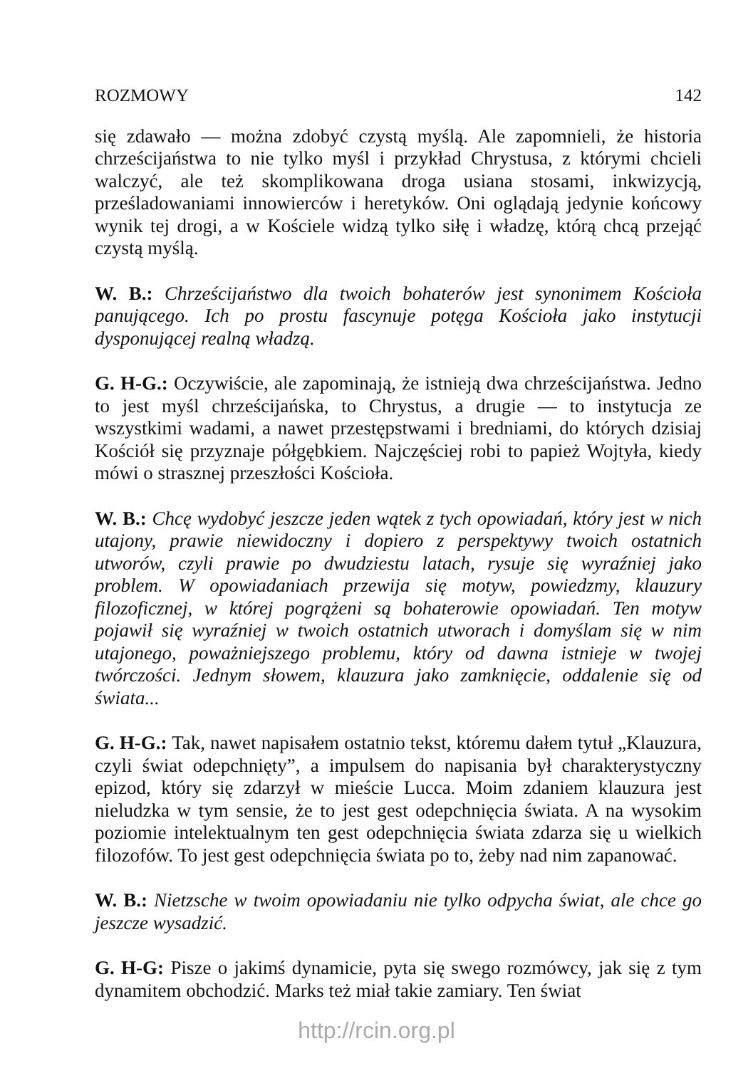ROZMOWY 142
się zdawało — można zdobyć czystą myślą. Ale zapomnieli, że historia chrześcijaństwa to nie tylko myśl i przykład Chrystusa, z którymi chcieli walczyć, ale też skomplikowana droga usiana stosami, inkwizycją, prześladowaniami innowierców i heretyków. Oni oglądają jedynie końcowy wynik tej drogi, a w Kościele widzą tylko siłę i władzę, którą chcą przejąć czystą myślą.
W. B.: Chrześcijaństwo dla twoich bohaterów jest synonimem Kościoła panującego. Ich po prostu fascynuje potęga Kościoła jako instytucji dysponującej realną władzą.
G. H-G.: Oczywiście, ale zapominają, że istnieją dwa chrześcijaństwa. Jedno to jest myśl chrześcijańska, to Chrystus, a drugie — to instytucja ze wszystkimi wadami, a nawet przestępstwami i bredniami, do których dzisiaj Kościół się przyznaje półgębkiem. Najczęściej robi to papież Wojtyła, kiedy mówi o strasznej przeszłości Kościoła.
W. B.: Chcę wydobyć jeszcze jeden wątek z tych opowiadań, który jest w nich utajony, prawie niewidoczny i dopiero z perspektywy twoich ostatnich utworów, czyli prawie po dwudziestu latach, rysuje się wyraźniej jako problem. W opowiadaniach przewija się motyw, powiedzmy, klauzury filozoficznej, w której pogrążeni są bohaterowie opowiadań. Ten motyw pojawił się wyraźniej w twoich ostatnich utworach i domyślam się w nim utajonego, poważniejszego problemu, który od dawna istnieje w twojej twórczości. Jednym słowem, klauzura jako zamknięcie, oddalenie się od świata...
G. H-G.: Tak, nawet napisałem ostatnio tekst, któremu dałem tytuł „Klauzura, czyli świat odepchnięty”, a impulsem do napisania był charakterystyczny epizod, który się zdarzył w mieście Lucca. Moim zdaniem klauzura jest nieludzka w tym sensie, że to jest gest odepchnięcia świata. A na wysokim poziomie intelektualnym ten gest odepchnięcia świata zdarza się u wielkich filozofów. To jest gest odepchnięcia świata po to, żeby nad nim zapanować.
W. B.: Nietzsche w twoim opowiadaniu nie tylko odpycha świat, ale chce go jeszcze wysadzić.
G. H-G: Pisze o jakimś dynamicie, pyta się swego rozmówcy, jak się z tym dynamitem obchodzić. Marks też miał takie zamiary. Ten świat
http://rcin.org.pl